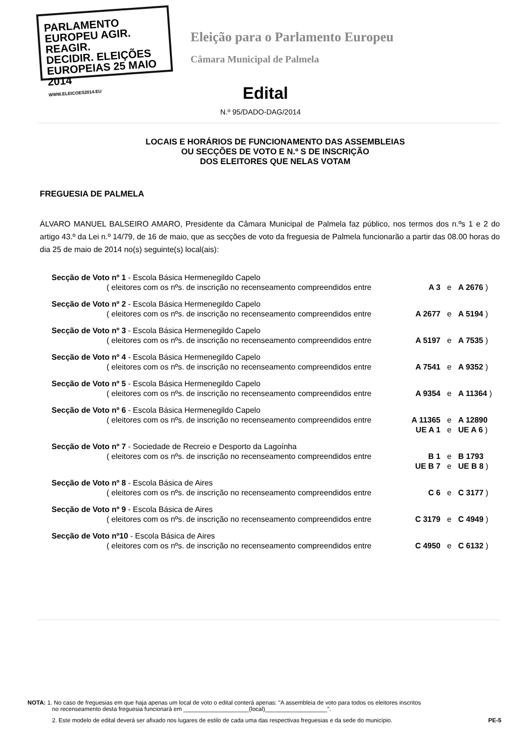PARLAMENTO EUROPEU AGIR.
REAGIR.
DECIDIR. ELEIÇÕES EUROPEIAS 25 MAIO 2014
WWW.ELEICOES2014.EU
Eleição para o Parlamento Europeu
Câmara Municipal de Palmela
Edital
N.º 95/DADO-DAG/2014
LOCAIS E HORÁRIOS DE FUNCIONAMENTO DAS ASSEMBLEIAS
OU SECÇÕES DE VOTO E N.º S DE INSCRIÇÃO
DOS ELEITORES QUE NELAS VOTAM
FREGUESIA DE PALMELA
ÁLVARO MANUEL BALSEIRO AMARO, Presidente da Câmara Municipal de Palmela faz público, nos termos dos n.ºs 1 e 2 do artigo 43.º da Lei n.º 14/79, de 16 de maio, que as secções de voto da freguesia de Palmela funcionarão a partir das 08.00 horas do dia 25 de maio de 2014 no(s) seguinte(s) local(ais):
| Secção de Voto nº 1 - Escola Básica Hermenegildo Capelo | | | |
| ( eleitores com os nºs. de inscrição no recenseamento compreendidos entre | A 3 | e | A 2676 ) |
| Secção de Voto nº 2 - Escola Básica Hermenegildo Capelo | | | |
| ( eleitores com os nºs. de inscrição no recenseamento compreendidos entre | A 2677 | e | A 5194 ) |
| Secção de Voto nº 3 - Escola Básica Hermenegildo Capelo | | | |
| ( eleitores com os nºs. de inscrição no recenseamento compreendidos entre | A 5197 | e | A 7535 ) |
| Secção de Voto nº 4 - Escola Básica Hermenegildo Capelo | | | |
| ( eleitores com os nºs. de inscrição no recenseamento compreendidos entre | A 7541 | e | A 9352 ) |
| Secção de Voto nº 5 - Escola Básica Hermenegildo Capelo | | | |
| ( eleitores com os nºs. de inscrição no recenseamento compreendidos entre | A 9354 | e | A 11364 ) |
| Secção de Voto nº 6 - Escola Básica Hermenegildo Capelo | | | |
| ( eleitores com os nºs. de inscrição no recenseamento compreendidos entre | A 11365 | e | A 12890 |
| | UE A 1 | e | UE A 6 ) |
| Secção de Voto nº 7 - Sociedade de Recreio e Desporto da Lagoínha | | | |
| ( eleitores com os nºs. de inscrição no recenseamento compreendidos entre | B 1 | e | B 1793 |
| | UE B 7 | e | UE B 8 ) |
| Secção de Voto nº 8 - Escola Básica de Aires | | | |
| ( eleitores com os nºs. de inscrição no recenseamento compreendidos entre | C 6 | e | C 3177 ) |
| Secção de Voto nº 9 - Escola Básica de Aires | | | |
| ( eleitores com os nºs. de inscrição no recenseamento compreendidos entre | C 3179 | e | C 4949 ) |
| Secção de Voto nº10 - Escola Básica de Aires | | | |
| ( eleitores com os nºs. de inscrição no recenseamento compreendidos entre | C 4950 | e | C 6132 ) |
NOTA: 1. No caso de freguesias em que haja apenas um local de voto o edital conterá apenas: "A assembleia de voto para todos os eleitores inscritos
no recenseamento desta freguesia funcionará em ____________________(local)___________________".
2. Este modelo de edital deverá ser afixado nos lugares de estilo de cada uma das respectivas freguesias e da sede do município. PE-5